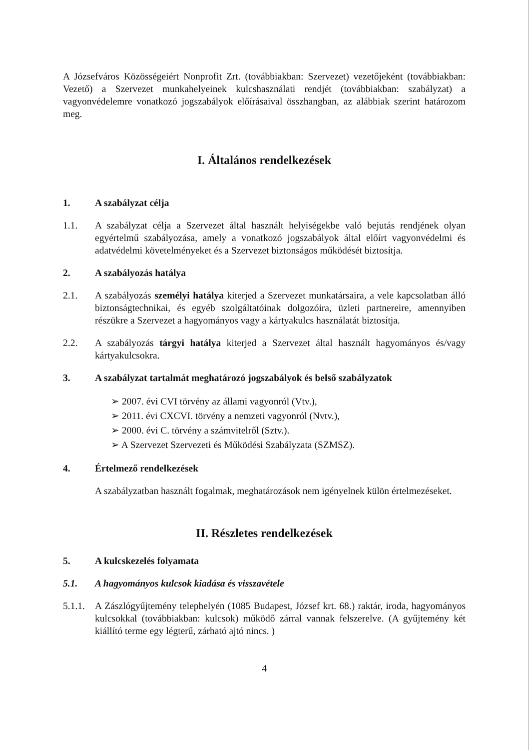A Józsefváros Közösségeiért Nonprofit Zrt. (továbbiakban: Szervezet) vezetőjeként (továbbiakban: Vezető) a Szervezet munkahelyeinek kulcshasználati rendjét (továbbiakban: szabályzat) a vagyonvédelemre vonatkozó jogszabályok előírásaival összhangban, az alábbiak szerint határozom meg.
I. Általános rendelkezések
1. A szabályzat célja
1.1. A szabályzat célja a Szervezet által használt helyiségekbe való bejutás rendjének olyan egyértelmű szabályozása, amely a vonatkozó jogszabályok által előírt vagyonvédelmi és adatvédelmi követelményeket és a Szervezet biztonságos működését biztosítja.
2. A szabályozás hatálya
2.1. A szabályozás személyi hatálya kiterjed a Szervezet munkatársaira, a vele kapcsolatban álló biztonságtechnikai, és egyéb szolgáltatóinak dolgozóira, üzleti partnereire, amennyiben részükre a Szervezet a hagyományos vagy a kártyakulcs használatát biztosítja.
2.2. A szabályozás tárgyi hatálya kiterjed a Szervezet által használt hagyományos és/vagy kártyakulcsokra.
3. A szabályzat tartalmát meghatározó jogszabályok és belső szabályzatok
➢ 2007. évi CVI törvény az állami vagyonról (Vtv.),
➢ 2011. évi CXCVI. törvény a nemzeti vagyonról (Nvtv.),
➢ 2000. évi C. törvény a számvitelről (Sztv.).
➢ A Szervezet Szervezeti és Működési Szabályzata (SZMSZ).
4. Értelmező rendelkezések
A szabályzatban használt fogalmak, meghatározások nem igényelnek külön értelmezéseket.
II. Részletes rendelkezések
5. A kulcskezelés folyamata
5.1. A hagyományos kulcsok kiadása és visszavétele
5.1.1. A Zászlógyűjtemény telephelyén (1085 Budapest, József krt. 68.) raktár, iroda, hagyományos kulcsokkal (továbbiakban: kulcsok) működő zárral vannak felszerelve. (A gyűjtemény két kiállító terme egy légterű, zárható ajtó nincs. )
4